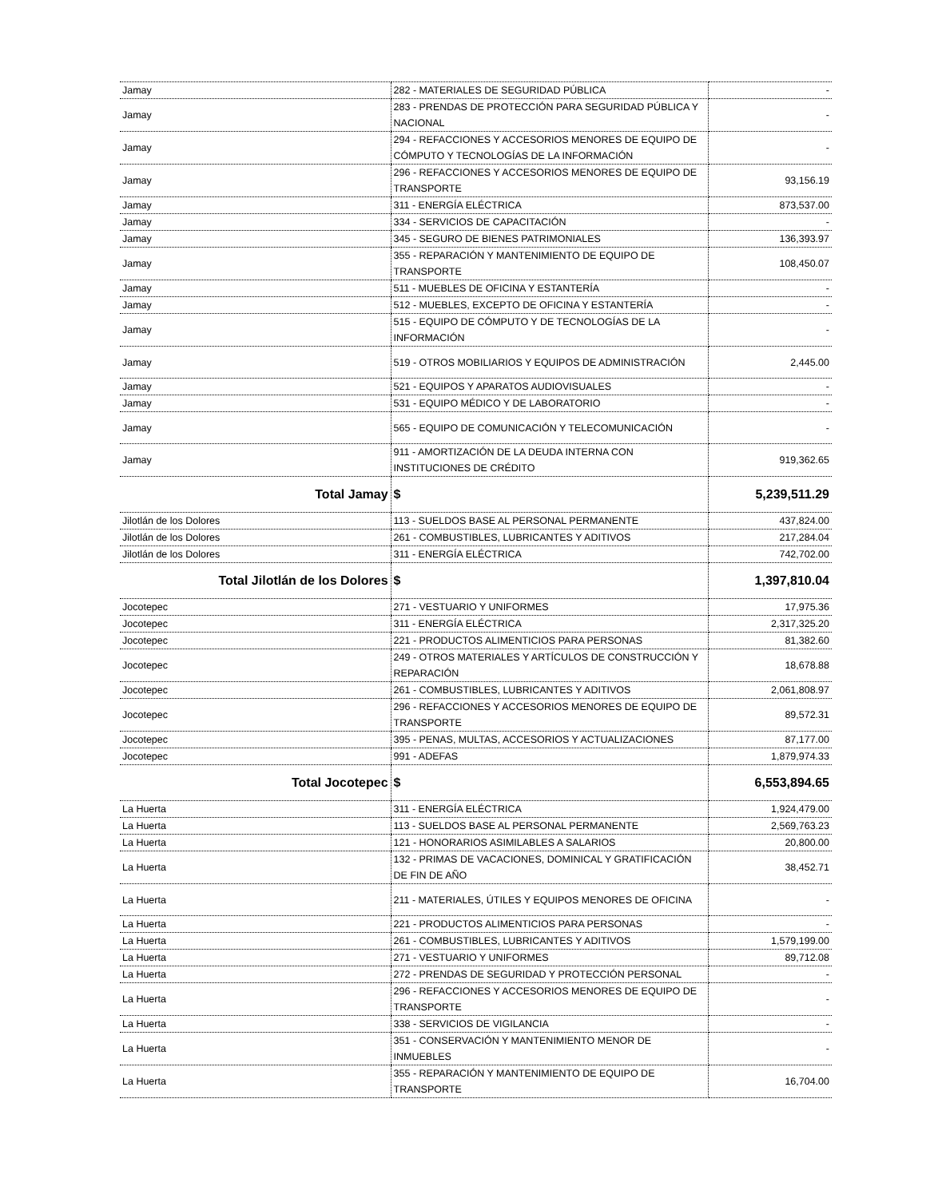| Jamay | 282 - MATERIALES DE SEGURIDAD PÚBLICA | - |
| Jamay | 283 - PRENDAS DE PROTECCIÓN PARA SEGURIDAD PÚBLICA Y NACIONAL | - |
| Jamay | 294 - REFACCIONES Y ACCESORIOS MENORES DE EQUIPO DE CÓMPUTO Y TECNOLOGÍAS DE LA INFORMACIÓN | - |
| Jamay | 296 - REFACCIONES Y ACCESORIOS MENORES DE EQUIPO DE TRANSPORTE | 93,156.19 |
| Jamay | 311 - ENERGÍA ELÉCTRICA | 873,537.00 |
| Jamay | 334 - SERVICIOS DE CAPACITACIÓN | - |
| Jamay | 345 - SEGURO DE BIENES PATRIMONIALES | 136,393.97 |
| Jamay | 355 - REPARACIÓN Y MANTENIMIENTO DE EQUIPO DE TRANSPORTE | 108,450.07 |
| Jamay | 511 - MUEBLES DE OFICINA Y ESTANTERÍA | - |
| Jamay | 512 - MUEBLES, EXCEPTO DE OFICINA Y ESTANTERÍA | - |
| Jamay | 515 - EQUIPO DE CÓMPUTO Y DE TECNOLOGÍAS DE LA INFORMACIÓN | - |
| Jamay | 519 - OTROS MOBILIARIOS Y EQUIPOS DE ADMINISTRACIÓN | 2,445.00 |
| Jamay | 521 - EQUIPOS Y APARATOS AUDIOVISUALES | - |
| Jamay | 531 - EQUIPO MÉDICO Y DE LABORATORIO | - |
| Jamay | 565 - EQUIPO DE COMUNICACIÓN Y TELECOMUNICACIÓN | - |
| Jamay | 911 - AMORTIZACIÓN DE LA DEUDA INTERNA CON INSTITUCIONES DE CRÉDITO | 919,362.65 |
| Total Jamay | $ | 5,239,511.29 |
| Jilotlán de los Dolores | 113 - SUELDOS BASE AL PERSONAL PERMANENTE | 437,824.00 |
| Jilotlán de los Dolores | 261 - COMBUSTIBLES, LUBRICANTES Y ADITIVOS | 217,284.04 |
| Jilotlán de los Dolores | 311 - ENERGÍA ELÉCTRICA | 742,702.00 |
| Total Jilotlán de los Dolores | $ | 1,397,810.04 |
| Jocotepec | 271 - VESTUARIO Y UNIFORMES | 17,975.36 |
| Jocotepec | 311 - ENERGÍA ELÉCTRICA | 2,317,325.20 |
| Jocotepec | 221 - PRODUCTOS ALIMENTICIOS PARA PERSONAS | 81,382.60 |
| Jocotepec | 249 - OTROS MATERIALES Y ARTÍCULOS DE CONSTRUCCIÓN Y REPARACIÓN | 18,678.88 |
| Jocotepec | 261 - COMBUSTIBLES, LUBRICANTES Y ADITIVOS | 2,061,808.97 |
| Jocotepec | 296 - REFACCIONES Y ACCESORIOS MENORES DE EQUIPO DE TRANSPORTE | 89,572.31 |
| Jocotepec | 395 - PENAS, MULTAS, ACCESORIOS Y ACTUALIZACIONES | 87,177.00 |
| Jocotepec | 991 - ADEFAS | 1,879,974.33 |
| Total Jocotepec | $ | 6,553,894.65 |
| La Huerta | 311 - ENERGÍA ELÉCTRICA | 1,924,479.00 |
| La Huerta | 113 - SUELDOS BASE AL PERSONAL PERMANENTE | 2,569,763.23 |
| La Huerta | 121 - HONORARIOS ASIMILABLES A SALARIOS | 20,800.00 |
| La Huerta | 132 - PRIMAS DE VACACIONES, DOMINICAL Y GRATIFICACIÓN DE FIN DE AÑO | 38,452.71 |
| La Huerta | 211 - MATERIALES, ÚTILES Y EQUIPOS MENORES DE OFICINA | - |
| La Huerta | 221 - PRODUCTOS ALIMENTICIOS PARA PERSONAS | - |
| La Huerta | 261 - COMBUSTIBLES, LUBRICANTES Y ADITIVOS | 1,579,199.00 |
| La Huerta | 271 - VESTUARIO Y UNIFORMES | 89,712.08 |
| La Huerta | 272 - PRENDAS DE SEGURIDAD Y PROTECCIÓN PERSONAL | - |
| La Huerta | 296 - REFACCIONES Y ACCESORIOS MENORES DE EQUIPO DE TRANSPORTE | - |
| La Huerta | 338 - SERVICIOS DE VIGILANCIA | - |
| La Huerta | 351 - CONSERVACIÓN Y MANTENIMIENTO MENOR DE INMUEBLES | - |
| La Huerta | 355 - REPARACIÓN Y MANTENIMIENTO DE EQUIPO DE TRANSPORTE | 16,704.00 |